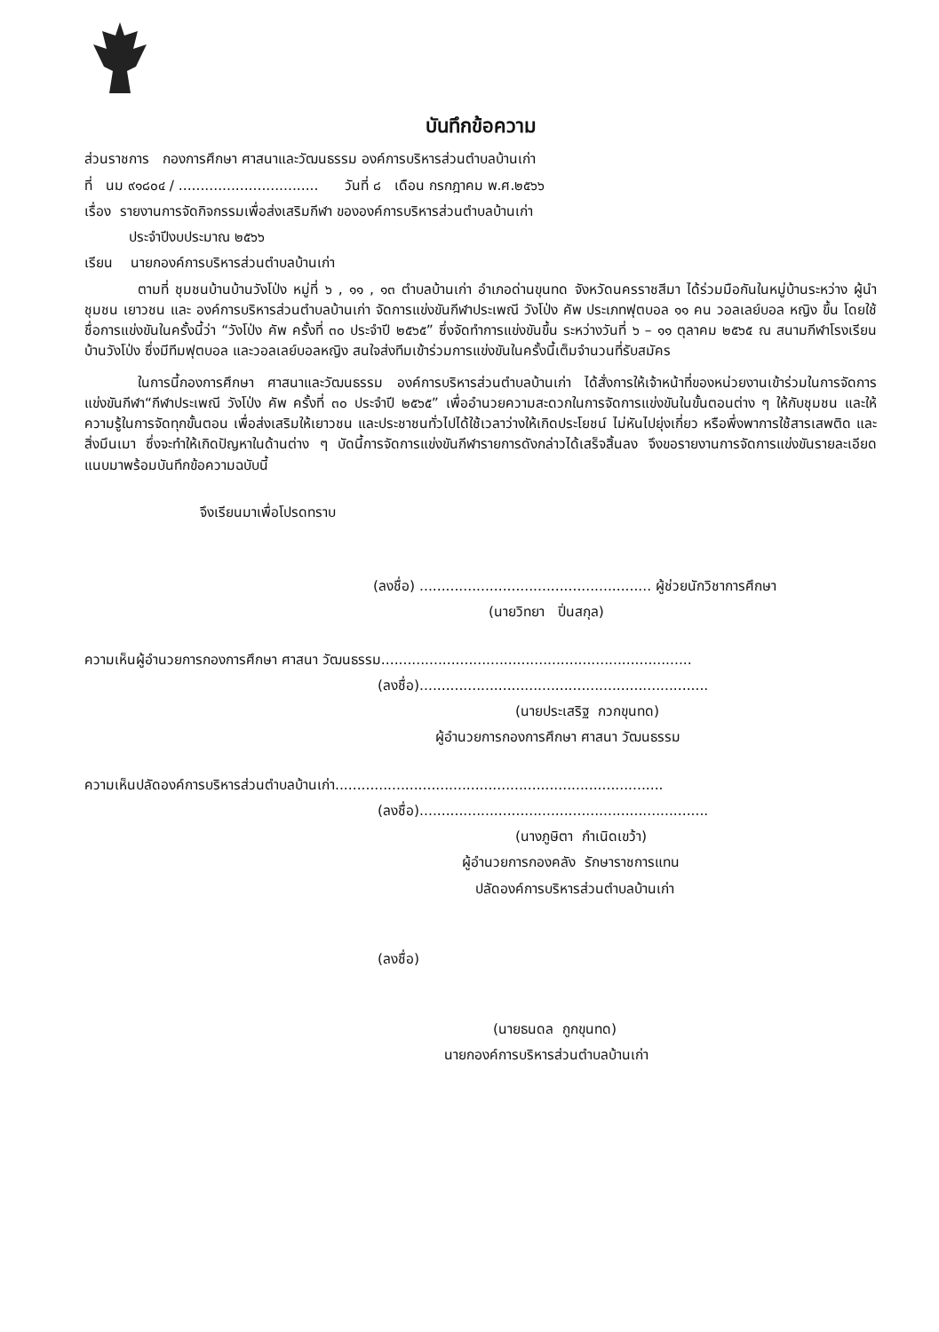บันทึกข้อความ
ส่วนราชการ กองการศึกษา ศาสนาและวัฒนธรรม องค์การบริหารส่วนตำบลบ้านเก่า
ที่ นม ๙๑๘๐๔ / ................................ วันที่ ๘ เดือน กรกฎาคม พ.ศ.๒๕๖๖
เรื่อง รายงานการจัดกิจกรรมเพื่อส่งเสริมกีฬา ขององค์การบริหารส่วนตำบลบ้านเก่า
ประจำปีงบประมาณ ๒๕๖๖
เรียน นายกองค์การบริหารส่วนตำบลบ้านเก่า
ตามที่ ชุมชนบ้านบ้านวังโป่ง หมู่ที่ ๖ , ๑๑ , ๑๓ ตำบลบ้านเก่า อำเภอด่านขุนทด จังหวัดนครราชสีมา ได้ร่วมมือกันในหมู่บ้านระหว่าง ผู้นำชุมชน เยาวชน และ องค์การบริหารส่วนตำบลบ้านเก่า จัดการแข่งขันกีฬาประเพณี วังโป่ง คัพ ประเภทฟุตบอล ๑๑ คน วอลเลย์บอล หญิง ขึ้น โดยใช้ชื่อการแข่งขันในครั้งนี้ว่า “วังโป่ง คัพ ครั้งที่ ๓๐ ประจำปี ๒๕๖๕” ซึ่งจัดทำการแข่งขันขึ้น ระหว่างวันที่ ๖ – ๑๑ ตุลาคม ๒๕๖๕ ณ สนามกีฬาโรงเรียนบ้านวังโป่ง ซึ่งมีทีมฟุตบอล และวอลเลย์บอลหญิง สนใจส่งทีมเข้าร่วมการแข่งขันในครั้งนี้เต็มจำนวนที่รับสมัคร
ในการนี้กองการศึกษา ศาสนาและวัฒนธรรม องค์การบริหารส่วนตำบลบ้านเก่า ได้สั่งการให้เจ้าหน้าที่ของหน่วยงานเข้าร่วมในการจัดการแข่งขันกีฬา“กีฬาประเพณี วังโป่ง คัพ ครั้งที่ ๓๐ ประจำปี ๒๕๖๕” เพื่ออำนวยความสะดวกในการจัดการแข่งขันในขั้นตอนต่าง ๆ ให้กับชุมชน และให้ความรู้ในการจัดทุกขั้นตอน เพื่อส่งเสริมให้เยาวชน และประชาชนทั่วไปได้ใช้เวลาว่างให้เกิดประโยชน์ ไม่หันไปยุ่งเกี่ยว หรือพึ่งพาการใช้สารเสพติด และสิ่งมึนเมา ซึ่งจะทำให้เกิดปัญหาในด้านต่าง ๆ บัดนี้การจัดการแข่งขันกีฬารายการดังกล่าวได้เสร็จสิ้นลง จึงขอรายงานการจัดการแข่งขันรายละเอียดแนบมาพร้อมบันทึกข้อความฉบับนี้
จึงเรียนมาเพื่อโปรดทราบ
(ลงชื่อ) ..................................................... ผู้ช่วยนักวิชาการศึกษา
(นายวิทยา ปิ่นสกุล)
ความเห็นผู้อำนวยการกองการศึกษา ศาสนา วัฒนธรรม.......................................................................
(ลงชื่อ)..................................................................
(นายประเสริฐ กวกขุนทด)
ผู้อำนวยการกองการศึกษา ศาสนา วัฒนธรรม
ความเห็นปลัดองค์การบริหารส่วนตำบลบ้านเก่า...........................................................................
(ลงชื่อ)..................................................................
(นางภูษิตา กำเนิดเขว้า)
ผู้อำนวยการกองคลัง รักษาราชการแทน
ปลัดองค์การบริหารส่วนตำบลบ้านเก่า
(ลงชื่อ)
(นายธนดล กูกขุนทด)
นายกองค์การบริหารส่วนตำบลบ้านเก่า